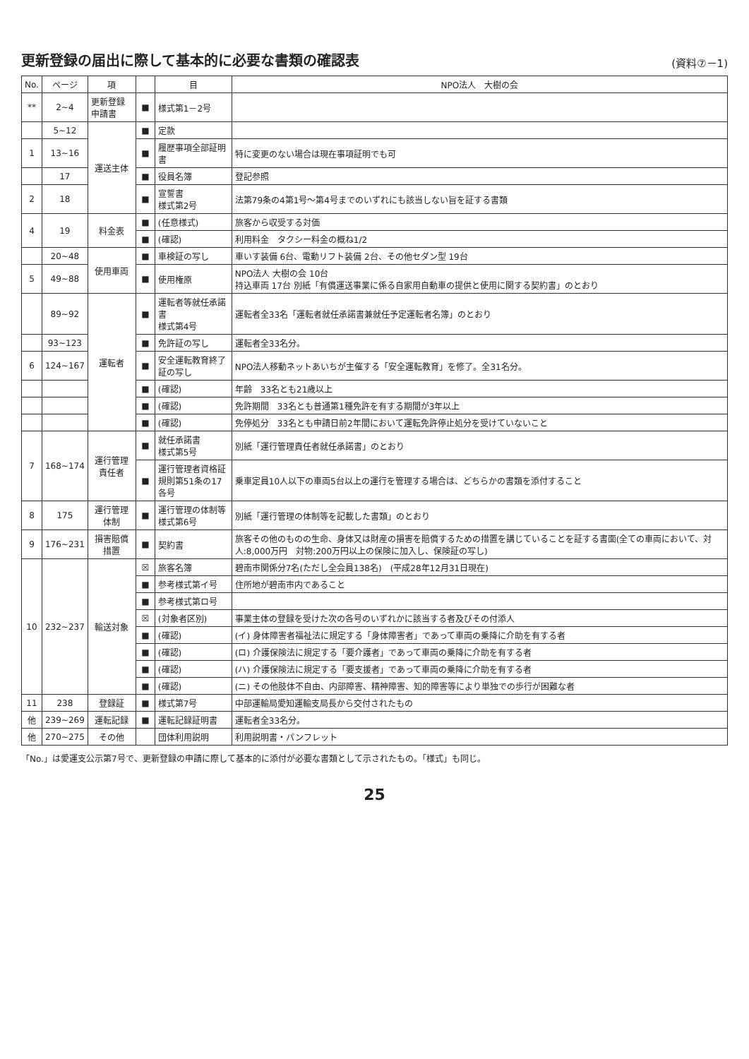更新登録の届出に際して基本的に必要な書類の確認表
(資料⑦－1)
| No. | ページ | 項 | | 目 | NPO法人 大樹の会 |
| --- | --- | --- | --- | --- | --- |
| ** | 2~4 | 更新登録申請書 | ■ | 様式第1－2号 | |
| | 5~12 | 運送主体 | ■ | 定款 | |
| 1 | 13~16 | | ■ | 履歴事項全部証明書 | 特に変更のない場合は現在事項証明でも可 |
| | 17 | | ■ | 役員名簿 | 登記参照 |
| 2 | 18 | | ■ | 宣誓書 様式第2号 | 法第79条の4第1号～第4号までのいずれにも該当しない旨を証する書類 |
| 4 | 19 | 料金表 | ■ | (任意様式) | 旅客から収受する対価 |
| | | | ■ | (確認) | 利用料金 タクシー料金の概ね1/2 |
| | 20~48 | 使用車両 | ■ | 車検証の写し | 車いす装備 6台、電動リフト装備 2台、その他セダン型 19台 |
| 5 | 49~88 | | ■ | 使用権原 | NPO法人 大樹の会 10台 持込車両 17台 別紙「有償運送事業に係る自家用自動車の提供と使用に関する契約書」のとおり |
| | 89~92 | 運転者 | ■ | 運転者等就任承諾書 様式第4号 | 運転者全33名「運転者就任承諾書兼就任予定運転者名簿」のとおり |
| | 93~123 | | ■ | 免許証の写し | 運転者全33名分。 |
| 6 | 124~167 | | ■ | 安全運転教育終了証の写し | NPO法人移動ネットあいちが主催する「安全運転教育」を修了。全31名分。 |
| | | | ■ | (確認) | 年齢 33名とも21歳以上 |
| | | | ■ | (確認) | 免許期間 33名とも普通第1種免許を有する期間が3年以上 |
| | | | ■ | (確認) | 免停処分 33名とも申請日前2年間において運転免許停止処分を受けていないこと |
| 7 | 168~174 | 運行管理責任者 | ■ | 就任承諾書 様式第5号 | 別紙「運行管理責任者就任承諾書」のとおり |
| | | | ■ | 運行管理者資格証 規則第51条の17各号 | 乗車定員10人以下の車両5台以上の運行を管理する場合は、どちらかの書類を添付すること |
| 8 | 175 | 運行管理体制 | ■ | 運行管理の体制等 様式第6号 | 別紙「運行管理の体制等を記載した書類」のとおり |
| 9 | 176~231 | 損害賠償措置 | ■ | 契約書 | 旅客その他のものの生命、身体又は財産の損害を賠償するための措置を講じていることを証する書面(全ての車両において、対人:8,000万円 対物:200万円以上の保険に加入し、保険証の写し) |
| 10 | 232~237 | 輸送対象 | ☒ | 旅客名簿 | 碧南市関係分7名(ただし全会員138名) (平成28年12月31日現在) |
| | | | ■ | 参考様式第イ号 | 住所地が碧南市内であること |
| | | | ■ | 参考様式第ロ号 | |
| | | | ☒ | (対象者区別) | 事業主体の登録を受けた次の各号のいずれかに該当する者及びその付添人 |
| | | | ■ | (確認) | (イ) 身体障害者福祉法に規定する「身体障害者」であって車両の乗降に介助を有する者 |
| | | | ■ | (確認) | (ロ) 介護保険法に規定する「要介護者」であって車両の乗降に介助を有する者 |
| | | | ■ | (確認) | (ハ) 介護保険法に規定する「要支援者」であって車両の乗降に介助を有する者 |
| | | | ■ | (確認) | (ニ) その他肢体不自由、内部障害、精神障害、知的障害等により単独での歩行が困難な者 |
| 11 | 238 | 登録証 | ■ | 様式第7号 | 中部運輸局愛知運輸支局長から交付されたもの |
| 他 | 239~269 | 運転記録 | ■ | 運転記録証明書 | 運転者全33名分。 |
| 他 | 270~275 | その他 | | 団体利用説明 | 利用説明書・パンフレット |
「No.」は愛運支公示第7号で、更新登録の申請に際して基本的に添付が必要な書類として示されたもの。「様式」も同じ。
25